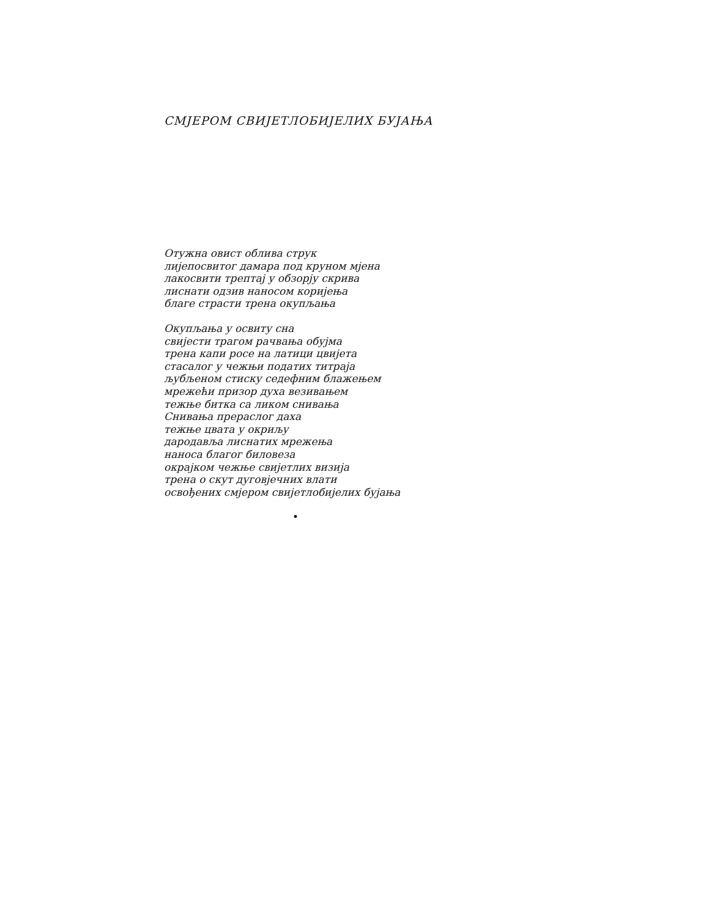СМЈЕРОМ СВИЈЕТЛОБИЈЕЛИХ БУЈАЊА
Отужна овист облива струк
лијепосвитог дамара под круном мјена
лакосвити трептај у обзорју скрива
лиснати одзив наносом коријења
благе страсти трена окупљања
Окупљања у освиту сна
свијести трагом рачвања обујма
трена капи росе на латици цвијета
стасалог у чежњи податих титраја
љубљеном стиску седефним блажењем
мрежећи призор духа везивањем
тежње битка са ликом снивања
Снивања прераслог даха
тежње цвата у окриљу
дародавља лиснатих мрежења
наноса благог биловеза
окрајком чежње свијетлих визија
трена о скут дуговјечних влати
освођених смјером свијетлобијелих бујања
•